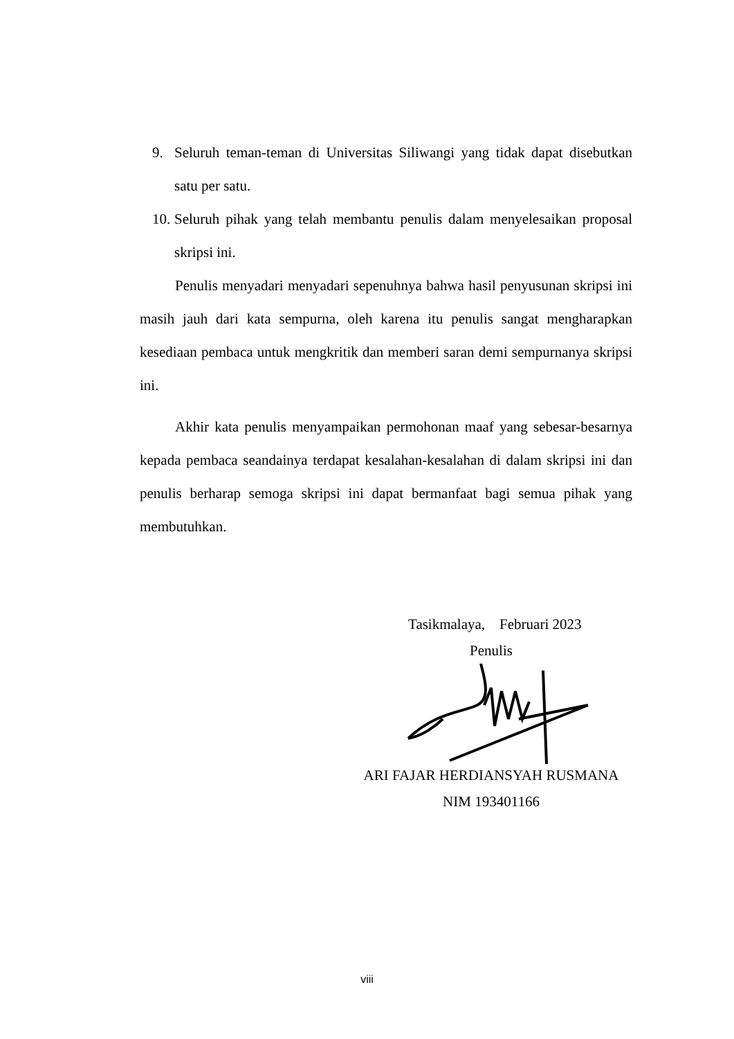9. Seluruh teman-teman di Universitas Siliwangi yang tidak dapat disebutkan satu per satu.
10.
Seluruh pihak yang telah membantu penulis dalam menyelesaikan proposal skripsi ini.
Penulis menyadari menyadari sepenuhnya bahwa hasil penyusunan skripsi ini masih jauh dari kata sempurna, oleh karena itu penulis sangat mengharapkan kesediaan pembaca untuk mengkritik dan memberi saran demi sempurnanya skripsi ini.
Akhir kata penulis menyampaikan permohonan maaf yang sebesar-besarnya kepada pembaca seandainya terdapat kesalahan-kesalahan di dalam skripsi ini dan penulis berharap semoga skripsi ini dapat bermanfaat bagi semua pihak yang membutuhkan.
Tasikmalaya, Februari 2023
Penulis
ARI FAJAR HERDIANSYAH RUSMANA
NIM 193401166
viii